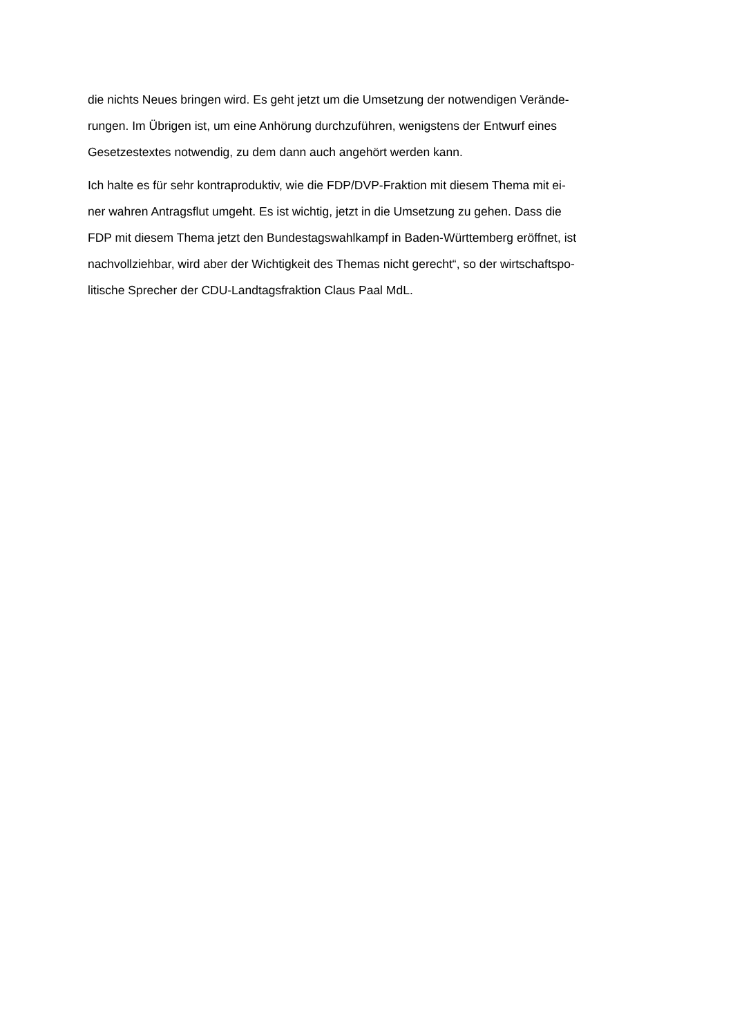die nichts Neues bringen wird. Es geht jetzt um die Umsetzung der notwendigen Verände-
rungen. Im Übrigen ist, um eine Anhörung durchzuführen, wenigstens der Entwurf eines
Gesetzestextes notwendig, zu dem dann auch angehört werden kann.
Ich halte es für sehr kontraproduktiv, wie die FDP/DVP-Fraktion mit diesem Thema mit ei-
ner wahren Antragsflut umgeht. Es ist wichtig, jetzt in die Umsetzung zu gehen. Dass die
FDP mit diesem Thema jetzt den Bundestagswahlkampf in Baden-Württemberg eröffnet, ist
nachvollziehbar, wird aber der Wichtigkeit des Themas nicht gerecht“, so der wirtschaftspo-
litische Sprecher der CDU-Landtagsfraktion Claus Paal MdL.